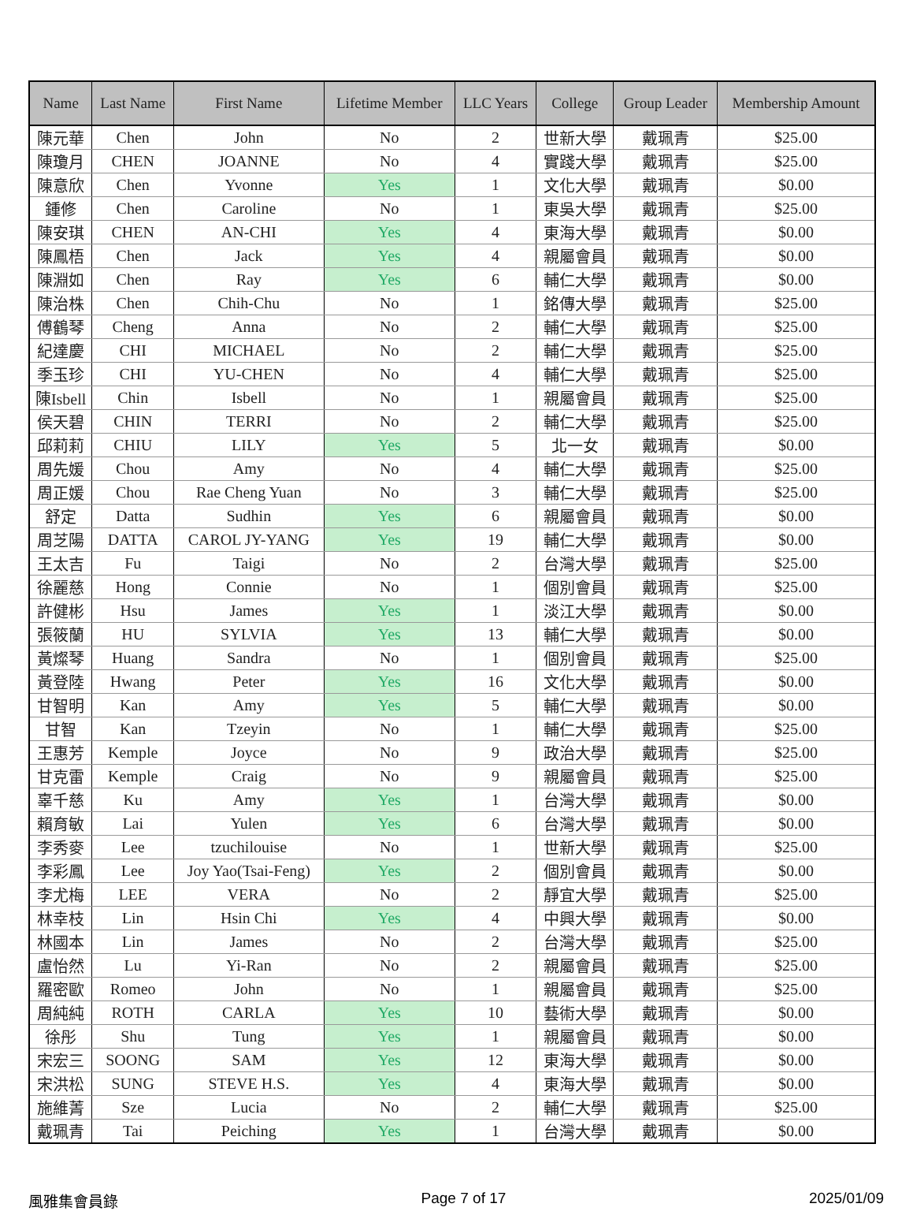| Name | Last Name | First Name | Lifetime Member | LLC Years | College | Group Leader | Membership Amount |
| --- | --- | --- | --- | --- | --- | --- | --- |
| 陳元華 | Chen | John | No | 2 | 世新大學 | 戴珮青 | $25.00 |
| 陳瓊月 | CHEN | JOANNE | No | 4 | 實踐大學 | 戴珮青 | $25.00 |
| 陳意欣 | Chen | Yvonne | Yes | 1 | 文化大學 | 戴珮青 | $0.00 |
| 鍾修 | Chen | Caroline | No | 1 | 東吳大學 | 戴珮青 | $25.00 |
| 陳安琪 | CHEN | AN-CHI | Yes | 4 | 東海大學 | 戴珮青 | $0.00 |
| 陳鳳梧 | Chen | Jack | Yes | 4 | 親屬會員 | 戴珮青 | $0.00 |
| 陳淵如 | Chen | Ray | Yes | 6 | 輔仁大學 | 戴珮青 | $0.00 |
| 陳治株 | Chen | Chih-Chu | No | 1 | 銘傳大學 | 戴珮青 | $25.00 |
| 傅鶴琴 | Cheng | Anna | No | 2 | 輔仁大學 | 戴珮青 | $25.00 |
| 紀達慶 | CHI | MICHAEL | No | 2 | 輔仁大學 | 戴珮青 | $25.00 |
| 季玉珍 | CHI | YU-CHEN | No | 4 | 輔仁大學 | 戴珮青 | $25.00 |
| 陳Isbell | Chin | Isbell | No | 1 | 親屬會員 | 戴珮青 | $25.00 |
| 侯天碧 | CHIN | TERRI | No | 2 | 輔仁大學 | 戴珮青 | $25.00 |
| 邱莉莉 | CHIU | LILY | Yes | 5 | 北一女 | 戴珮青 | $0.00 |
| 周先媛 | Chou | Amy | No | 4 | 輔仁大學 | 戴珮青 | $25.00 |
| 周正媛 | Chou | Rae Cheng Yuan | No | 3 | 輔仁大學 | 戴珮青 | $25.00 |
| 舒定 | Datta | Sudhin | Yes | 6 | 親屬會員 | 戴珮青 | $0.00 |
| 周芝陽 | DATTA | CAROL JY-YANG | Yes | 19 | 輔仁大學 | 戴珮青 | $0.00 |
| 王太吉 | Fu | Taigi | No | 2 | 台灣大學 | 戴珮青 | $25.00 |
| 徐麗慈 | Hong | Connie | No | 1 | 個別會員 | 戴珮青 | $25.00 |
| 許健彬 | Hsu | James | Yes | 1 | 淡江大學 | 戴珮青 | $0.00 |
| 張筱蘭 | HU | SYLVIA | Yes | 13 | 輔仁大學 | 戴珮青 | $0.00 |
| 黃燦琴 | Huang | Sandra | No | 1 | 個別會員 | 戴珮青 | $25.00 |
| 黃登陸 | Hwang | Peter | Yes | 16 | 文化大學 | 戴珮青 | $0.00 |
| 甘智明 | Kan | Amy | Yes | 5 | 輔仁大學 | 戴珮青 | $0.00 |
| 甘智 | Kan | Tzeyin | No | 1 | 輔仁大學 | 戴珮青 | $25.00 |
| 王惠芳 | Kemple | Joyce | No | 9 | 政治大學 | 戴珮青 | $25.00 |
| 甘克雷 | Kemple | Craig | No | 9 | 親屬會員 | 戴珮青 | $25.00 |
| 辜千慈 | Ku | Amy | Yes | 1 | 台灣大學 | 戴珮青 | $0.00 |
| 賴育敏 | Lai | Yulen | Yes | 6 | 台灣大學 | 戴珮青 | $0.00 |
| 李秀麥 | Lee | tzuchilouise | No | 1 | 世新大學 | 戴珮青 | $25.00 |
| 李彩鳳 | Lee | Joy Yao(Tsai-Feng) | Yes | 2 | 個別會員 | 戴珮青 | $0.00 |
| 李尤梅 | LEE | VERA | No | 2 | 靜宜大學 | 戴珮青 | $25.00 |
| 林幸枝 | Lin | Hsin Chi | Yes | 4 | 中興大學 | 戴珮青 | $0.00 |
| 林國本 | Lin | James | No | 2 | 台灣大學 | 戴珮青 | $25.00 |
| 盧怡然 | Lu | Yi-Ran | No | 2 | 親屬會員 | 戴珮青 | $25.00 |
| 羅密歐 | Romeo | John | No | 1 | 親屬會員 | 戴珮青 | $25.00 |
| 周純純 | ROTH | CARLA | Yes | 10 | 藝術大學 | 戴珮青 | $0.00 |
| 徐彤 | Shu | Tung | Yes | 1 | 親屬會員 | 戴珮青 | $0.00 |
| 宋宏三 | SOONG | SAM | Yes | 12 | 東海大學 | 戴珮青 | $0.00 |
| 宋洪松 | SUNG | STEVE H.S. | Yes | 4 | 東海大學 | 戴珮青 | $0.00 |
| 施維菁 | Sze | Lucia | No | 2 | 輔仁大學 | 戴珮青 | $25.00 |
| 戴珮青 | Tai | Peiching | Yes | 1 | 台灣大學 | 戴珮青 | $0.00 |
風雅集會員錄 Page 7 of 17 2025/01/09